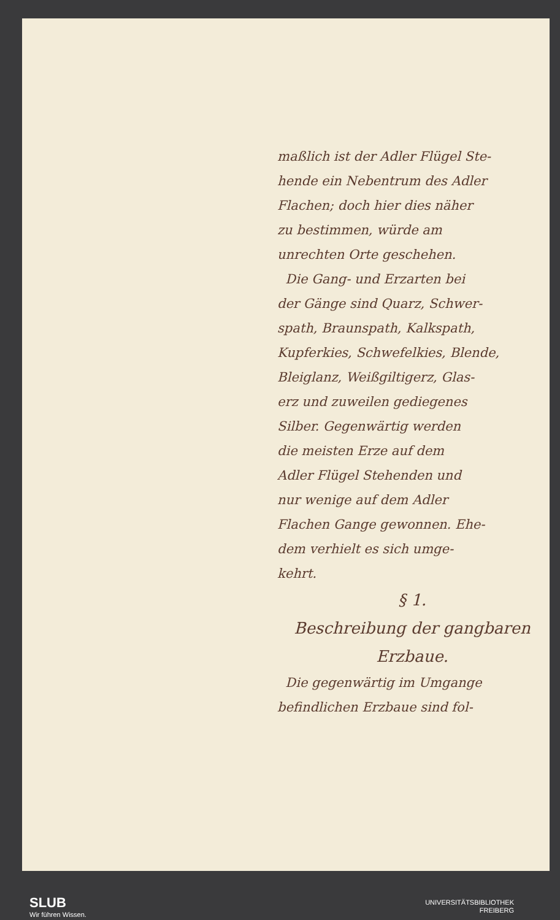maßlich ist der Adler Flügel Ste-
hende ein Nebentrum des Adler
Flachen; doch hier dies näher
zu bestimmen, würde am
unrechten Orte geschehen.
Die Gang- und Erzarten bei
der Gänge sind Quarz, Schwer-
spath, Braunspath, Kalkspath,
Kupferkies, Schwefelkies, Blende,
Bleiglanz, Weißgiltigerz, Glas-
erz und zuweilen gediegenes
Silber. Gegenwärtig werden
die meisten Erze auf dem
Adler Flügel Stehenden und
nur wenige auf dem Adler
Flachen Gange gewonnen. Ehe-
dem verhielt es sich umge-
kehrt.
§ 1.
Beschreibung der gangbaren
Erzbaue.
Die gegenwärtig im Umgange
befindlichen Erzbaue sind fol-
SLUB
Wir führen Wissen.
UNIVERSITÄTSBIBLIOTHEK
FREIBERG